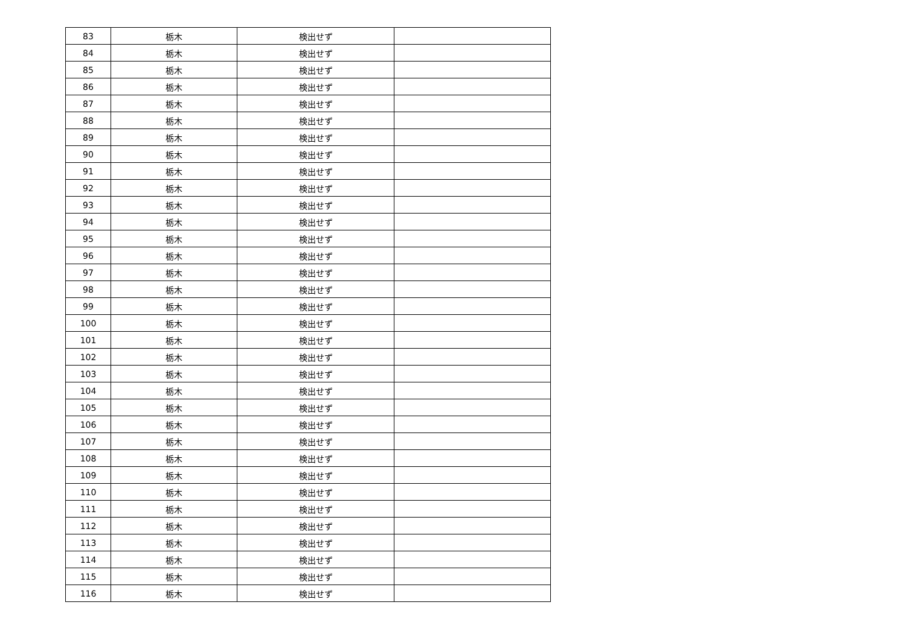| 83 | 栃木 | 検出せず | |
| 84 | 栃木 | 検出せず | |
| 85 | 栃木 | 検出せず | |
| 86 | 栃木 | 検出せず | |
| 87 | 栃木 | 検出せず | |
| 88 | 栃木 | 検出せず | |
| 89 | 栃木 | 検出せず | |
| 90 | 栃木 | 検出せず | |
| 91 | 栃木 | 検出せず | |
| 92 | 栃木 | 検出せず | |
| 93 | 栃木 | 検出せず | |
| 94 | 栃木 | 検出せず | |
| 95 | 栃木 | 検出せず | |
| 96 | 栃木 | 検出せず | |
| 97 | 栃木 | 検出せず | |
| 98 | 栃木 | 検出せず | |
| 99 | 栃木 | 検出せず | |
| 100 | 栃木 | 検出せず | |
| 101 | 栃木 | 検出せず | |
| 102 | 栃木 | 検出せず | |
| 103 | 栃木 | 検出せず | |
| 104 | 栃木 | 検出せず | |
| 105 | 栃木 | 検出せず | |
| 106 | 栃木 | 検出せず | |
| 107 | 栃木 | 検出せず | |
| 108 | 栃木 | 検出せず | |
| 109 | 栃木 | 検出せず | |
| 110 | 栃木 | 検出せず | |
| 111 | 栃木 | 検出せず | |
| 112 | 栃木 | 検出せず | |
| 113 | 栃木 | 検出せず | |
| 114 | 栃木 | 検出せず | |
| 115 | 栃木 | 検出せず | |
| 116 | 栃木 | 検出せず | |